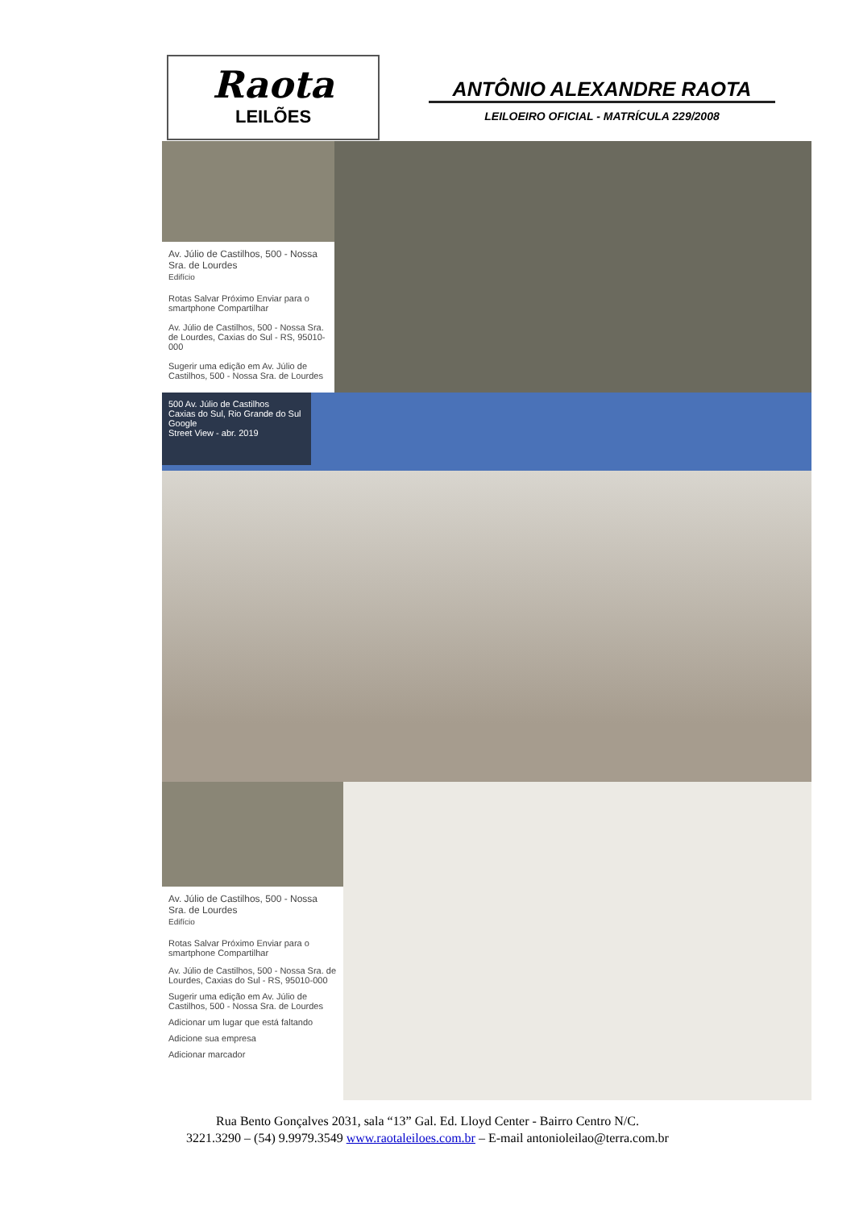Raota
LEILÕES
ANTÔNIO ALEXANDRE RAOTA
LEILOEIRO OFICIAL - MATRÍCULA 229/2008
Av. Júlio de Castilhos, 500 - Nossa Sra. de Lourdes
Edifício
Rotas Salvar Próximo Enviar para o smartphone Compartilhar
Av. Júlio de Castilhos, 500 - Nossa Sra. de Lourdes, Caxias do Sul - RS, 95010-000
Sugerir uma edição em Av. Júlio de Castilhos, 500 - Nossa Sra. de Lourdes
500 Av. Júlio de Castilhos
Caxias do Sul, Rio Grande do Sul
Google
Street View - abr. 2019
Av. Júlio de Castilhos, 500 - Nossa Sra. de Lourdes
Edifício
Rotas Salvar Próximo Enviar para o smartphone Compartilhar
Av. Júlio de Castilhos, 500 - Nossa Sra. de Lourdes, Caxias do Sul - RS, 95010-000
Sugerir uma edição em Av. Júlio de Castilhos, 500 - Nossa Sra. de Lourdes
Adicionar um lugar que está faltando
Adicione sua empresa
Adicionar marcador
Rua Bento Gonçalves 2031, sala “13” Gal. Ed. Lloyd Center - Bairro Centro N/C.
3221.3290 – (54) 9.9979.3549 www.raotaleiloes.com.br – E-mail antonioleilao@terra.com.br